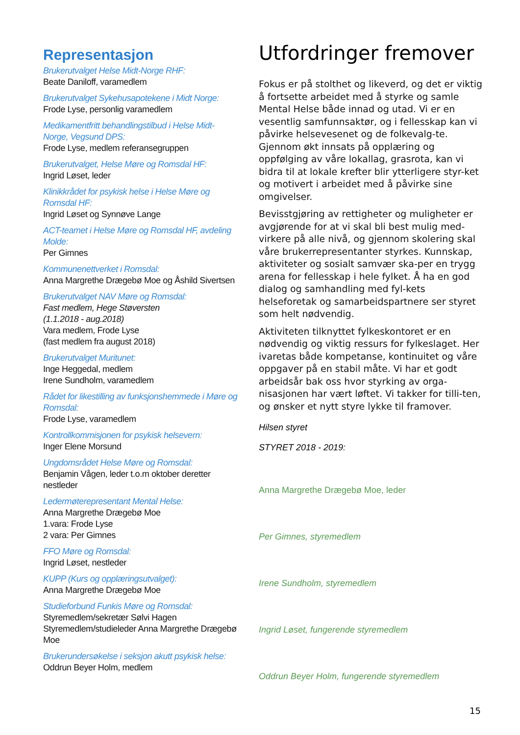Representasjon
Brukerutvalget Helse Midt-Norge RHF:
Beate Daniloff, varamedlem
Brukerutvalget Sykehusapotekene i Midt Norge:
Frode Lyse, personlig varamedlem
Medikamentfritt behandlingstilbud i Helse Midt-Norge, Vegsund DPS:
Frode Lyse, medlem referansegruppen
Brukerutvalget, Helse Møre og Romsdal HF:
Ingrid Løset, leder
Klinikkrådet for psykisk helse i Helse Møre og Romsdal HF:
Ingrid Løset og Synnøve Lange
ACT-teamet i Helse Møre og Romsdal HF, avdeling Molde:
Per Gimnes
Kommunenettverket i Romsdal:
Anna Margrethe Drægebø Moe og Åshild Sivertsen
Brukerutvalget NAV Møre og Romsdal:
Fast medlem, Hege Støversten
(1.1.2018 - aug.2018)
Vara medlem, Frode Lyse
(fast medlem fra august 2018)
Brukerutvalget Muritunet:
Inge Heggedal, medlem
Irene Sundholm, varamedlem
Rådet for likestilling av funksjonshemmede i Møre og Romsdal:
Frode Lyse, varamedlem
Kontrollkommisjonen for psykisk helsevern:
Inger Elene Morsund
Ungdomsrådet Helse Møre og Romsdal:
Benjamin Vågen, leder t.o.m oktober deretter nestleder
Ledermøterepresentant Mental Helse:
Anna Margrethe Drægebø Moe
1.vara: Frode Lyse
2 vara: Per Gimnes
FFO Møre og Romsdal:
Ingrid Løset, nestleder
KUPP (Kurs og opplæringsutvalget):
Anna Margrethe Drægebø Moe
Studieforbund Funkis Møre og Romsdal:
Styremedlem/sekretær Sølvi Hagen
Styremedlem/studieleder Anna Margrethe Drægebø Moe
Brukerundersøkelse i seksjon akutt psykisk helse:
Oddrun Beyer Holm, medlem
Utfordringer fremover
Fokus er på stolthet og likeverd, og det er viktig å fortsette arbeidet med å styrke og samle Mental Helse både innad og utad. Vi er en vesentlig samfunnsaktør, og i fellesskap kan vi påvirke helsevesenet og de folkevalg-te. Gjennom økt innsats på opplæring og oppfølging av våre lokallag, grasrota, kan vi bidra til at lokale krefter blir ytterligere styr-ket og motivert i arbeidet med å påvirke sine omgivelser.
Bevisstgjøring av rettigheter og muligheter er avgjørende for at vi skal bli best mulig med-virkere på alle nivå, og gjennom skolering skal våre brukerrepresentanter styrkes. Kunnskap, aktiviteter og sosialt samvær ska-per en trygg arena for fellesskap i hele fylket. Å ha en god dialog og samhandling med fyl-kets helseforetak og samarbeidspartnere ser styret som helt nødvendig.
Aktiviteten tilknyttet fylkeskontoret er en nødvendig og viktig ressurs for fylkeslaget. Her ivaretas både kompetanse, kontinuitet og våre oppgaver på en stabil måte. Vi har et godt arbeidsår bak oss hvor styrking av orga-nisasjonen har vært løftet. Vi takker for tilli-ten, og ønsker et nytt styre lykke til framover.
Hilsen styret
STYRET 2018 - 2019:
Anna Margrethe Drægebø Moe, leder
Per Gimnes, styremedlem
Irene Sundholm, styremedlem
Ingrid Løset, fungerende styremedlem
Oddrun Beyer Holm, fungerende styremedlem
15